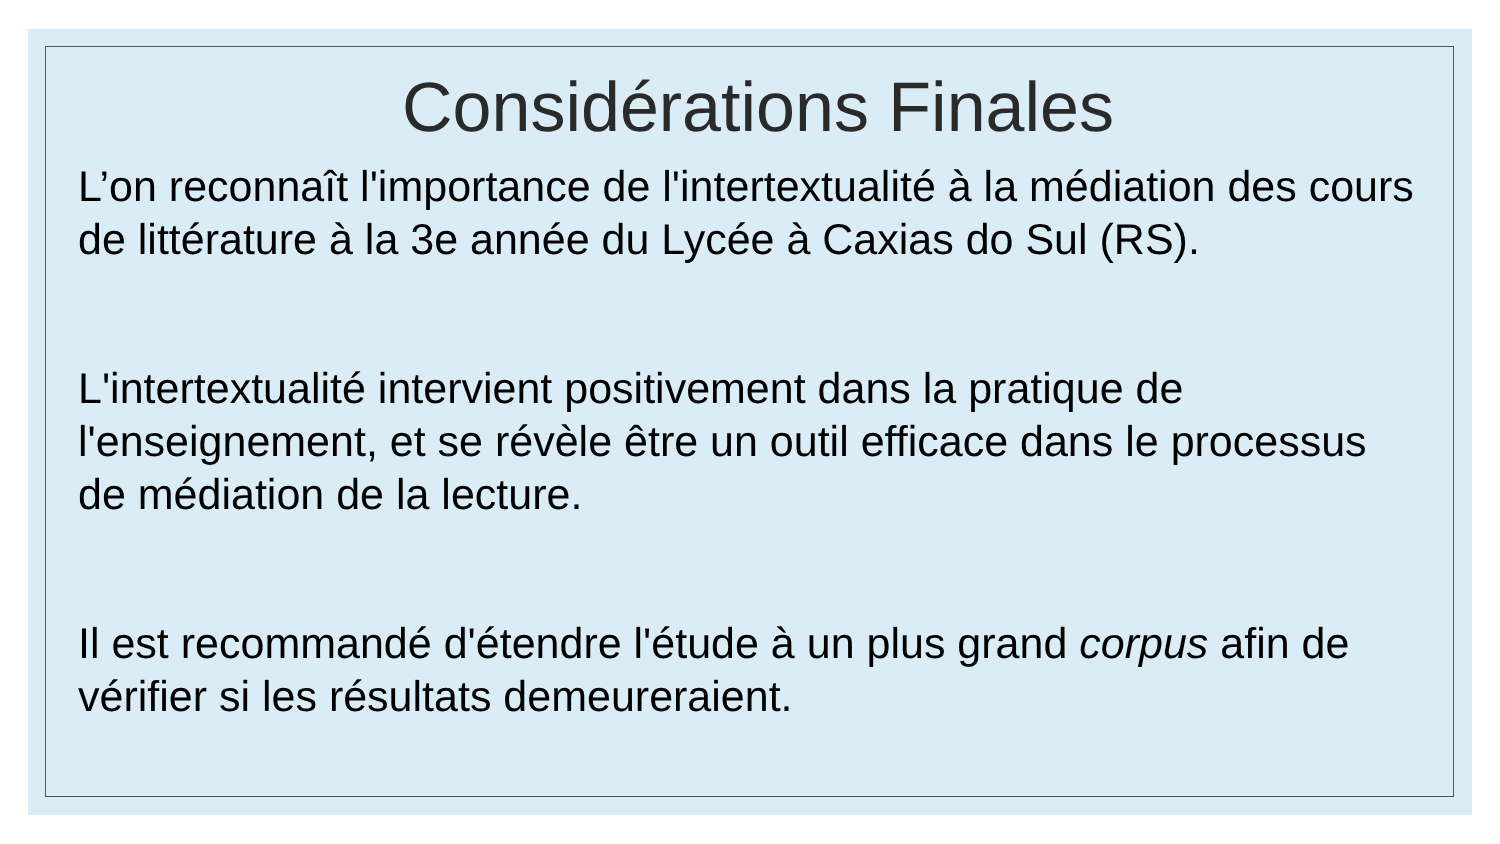Considérations Finales
L’on reconnaît l'importance de l'intertextualité à la médiation des cours de littérature à la 3e année du Lycée à Caxias do Sul (RS).
L'intertextualité intervient positivement dans la pratique de l'enseignement, et se révèle être un outil efficace dans le processus de médiation de la lecture.
Il est recommandé d'étendre l'étude à un plus grand corpus afin de vérifier si les résultats demeureraient.